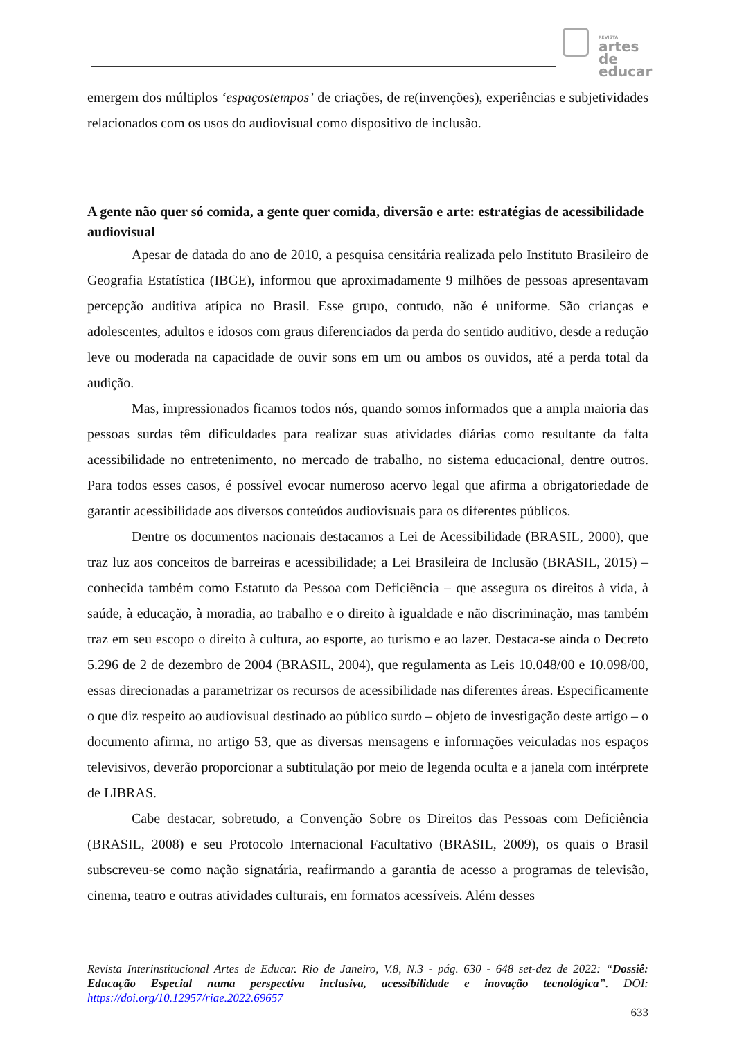REVISTA
artes de
educar
emergem dos múltiplos ‘espaçostempos’ de criações, de re(invenções), experiências e subjetividades relacionados com os usos do audiovisual como dispositivo de inclusão.
A gente não quer só comida, a gente quer comida, diversão e arte: estratégias de acessibilidade audiovisual
Apesar de datada do ano de 2010, a pesquisa censitária realizada pelo Instituto Brasileiro de Geografia Estatística (IBGE), informou que aproximadamente 9 milhões de pessoas apresentavam percepção auditiva atípica no Brasil. Esse grupo, contudo, não é uniforme. São crianças e adolescentes, adultos e idosos com graus diferenciados da perda do sentido auditivo, desde a redução leve ou moderada na capacidade de ouvir sons em um ou ambos os ouvidos, até a perda total da audição.
Mas, impressionados ficamos todos nós, quando somos informados que a ampla maioria das pessoas surdas têm dificuldades para realizar suas atividades diárias como resultante da falta acessibilidade no entretenimento, no mercado de trabalho, no sistema educacional, dentre outros. Para todos esses casos, é possível evocar numeroso acervo legal que afirma a obrigatoriedade de garantir acessibilidade aos diversos conteúdos audiovisuais para os diferentes públicos.
Dentre os documentos nacionais destacamos a Lei de Acessibilidade (BRASIL, 2000), que traz luz aos conceitos de barreiras e acessibilidade; a Lei Brasileira de Inclusão (BRASIL, 2015) – conhecida também como Estatuto da Pessoa com Deficiência – que assegura os direitos à vida, à saúde, à educação, à moradia, ao trabalho e o direito à igualdade e não discriminação, mas também traz em seu escopo o direito à cultura, ao esporte, ao turismo e ao lazer. Destaca-se ainda o Decreto 5.296 de 2 de dezembro de 2004 (BRASIL, 2004), que regulamenta as Leis 10.048/00 e 10.098/00, essas direcionadas a parametrizar os recursos de acessibilidade nas diferentes áreas. Especificamente o que diz respeito ao audiovisual destinado ao público surdo – objeto de investigação deste artigo – o documento afirma, no artigo 53, que as diversas mensagens e informações veiculadas nos espaços televisivos, deverão proporcionar a subtitulação por meio de legenda oculta e a janela com intérprete de LIBRAS.
Cabe destacar, sobretudo, a Convenção Sobre os Direitos das Pessoas com Deficiência (BRASIL, 2008) e seu Protocolo Internacional Facultativo (BRASIL, 2009), os quais o Brasil subscreveu-se como nação signatária, reafirmando a garantia de acesso a programas de televisão, cinema, teatro e outras atividades culturais, em formatos acessíveis. Além desses
Revista Interinstitucional Artes de Educar. Rio de Janeiro, V.8, N.3 - pág. 630 - 648 set-dez de 2022: “Dossiê: Educação Especial numa perspectiva inclusiva, acessibilidade e inovação tecnológica”. DOI: https://doi.org/10.12957/riae.2022.69657
633